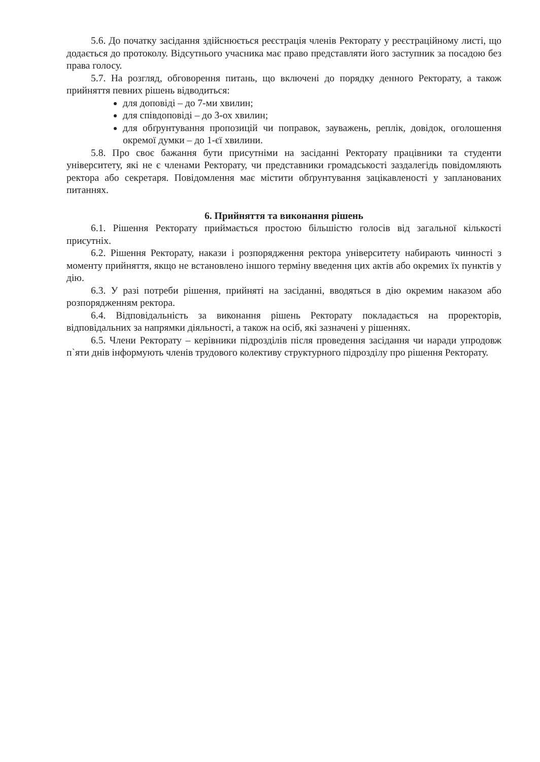5.6. До початку засідання здійснюється реєстрація членів Ректорату у реєстраційному листі, що додається до протоколу. Відсутнього учасника має право представляти його заступник за посадою без права голосу.
5.7. На розгляд, обговорення питань, що включені до порядку денного Ректорату, а також прийняття певних рішень відводиться:
для доповіді – до 7-ми хвилин;
для співдоповіді – до 3-ох хвилин;
для обґрунтування пропозицій чи поправок, зауважень, реплік, довідок, оголошення окремої думки – до 1-єї хвилини.
5.8. Про своє бажання бути присутніми на засіданні Ректорату працівники та студенти університету, які не є членами Ректорату, чи представники громадськості заздалегідь повідомляють ректора або секретаря. Повідомлення має містити обґрунтування зацікавленості у запланованих питаннях.
6. Прийняття та виконання рішень
6.1. Рішення Ректорату приймається простою більшістю голосів від загальної кількості присутніх.
6.2. Рішення Ректорату, накази і розпорядження ректора університету набирають чинності з моменту прийняття, якщо не встановлено іншого терміну введення цих актів або окремих їх пунктів у дію.
6.3. У разі потреби рішення, прийняті на засіданні, вводяться в дію окремим наказом або розпорядженням ректора.
6.4. Відповідальність за виконання рішень Ректорату покладається на проректорів, відповідальних за напрямки діяльності, а також на осіб, які зазначені у рішеннях.
6.5. Члени Ректорату – керівники підрозділів після проведення засідання чи наради упродовж п`яти днів інформують членів трудового колективу структурного підрозділу про рішення Ректорату.